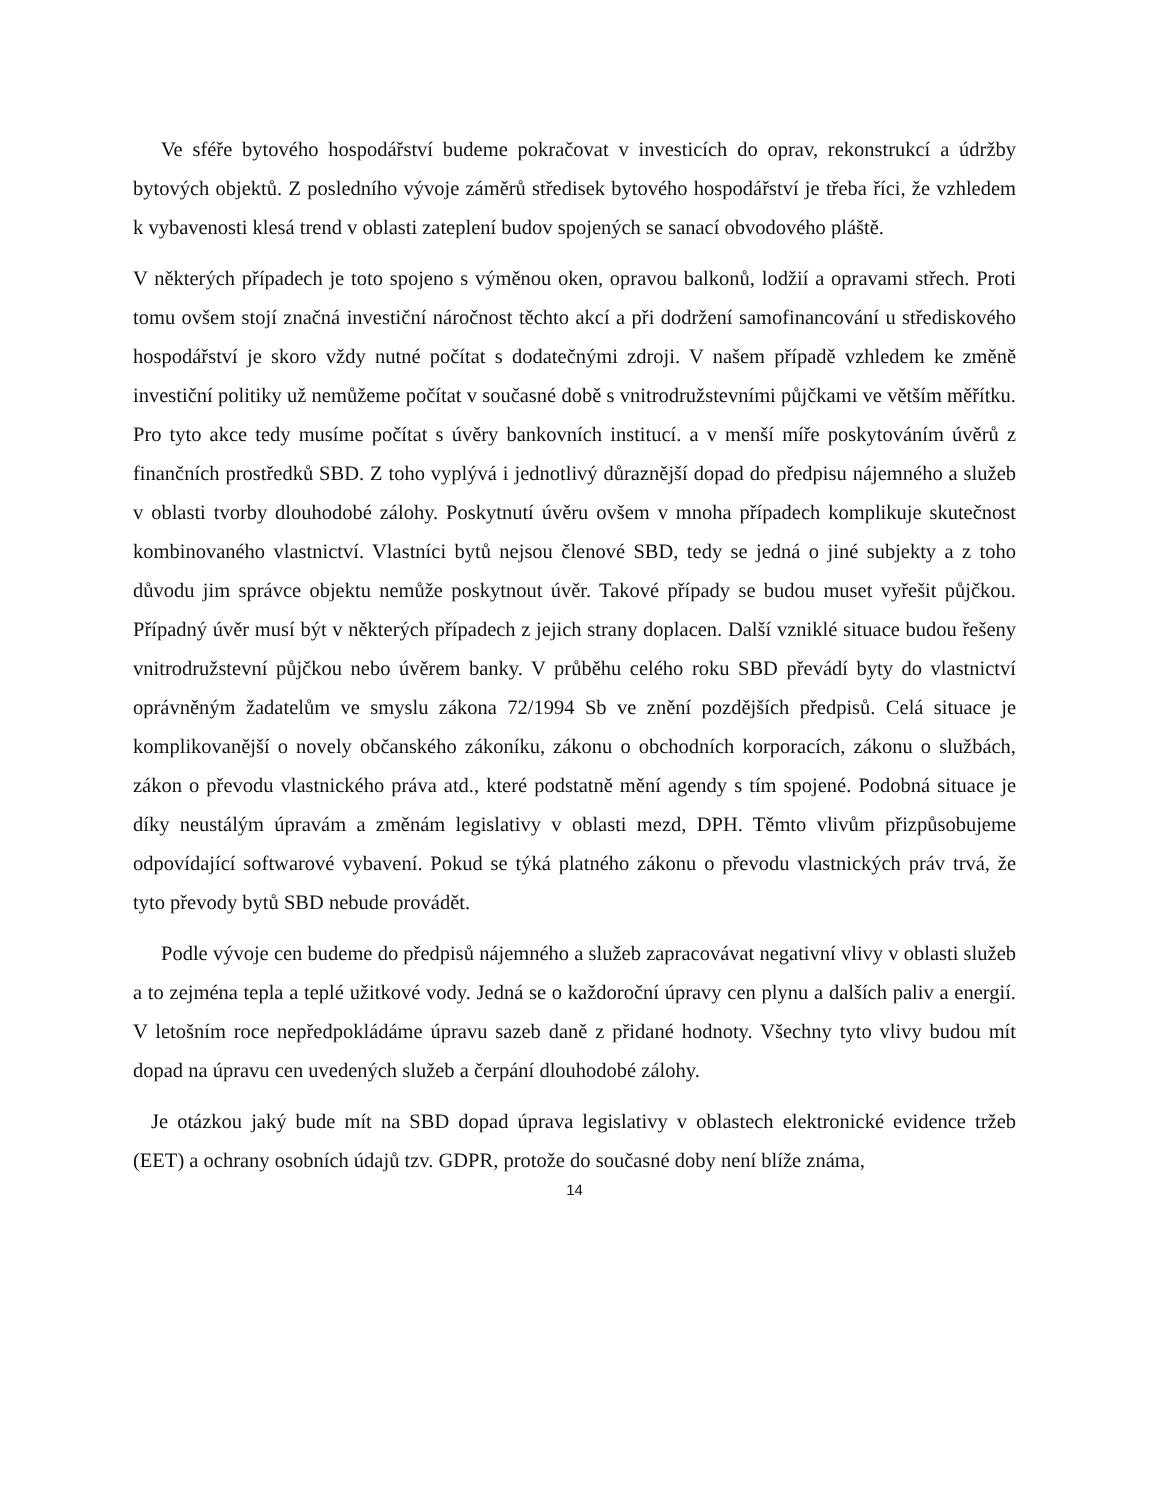Ve sféře bytového hospodářství budeme pokračovat v investicích do oprav, rekonstrukcí a údržby bytových objektů. Z posledního vývoje záměrů středisek bytového hospodářství je třeba říci, že vzhledem k vybavenosti klesá trend v oblasti zateplení budov spojených se sanací obvodového pláště.
V některých případech je toto spojeno s výměnou oken, opravou balkonů, lodžií a opravami střech. Proti tomu ovšem stojí značná investiční náročnost těchto akcí a při dodržení samofinancování u střediskového hospodářství je skoro vždy nutné počítat s dodatečnými zdroji. V našem případě vzhledem ke změně investiční politiky už nemůžeme počítat v současné době s vnitrodružstevními půjčkami ve větším měřítku. Pro tyto akce tedy musíme počítat s úvěry bankovních institucí. a v menší míře poskytováním úvěrů z finančních prostředků SBD. Z toho vyplývá i jednotlivý důraznější dopad do předpisu nájemného a služeb v oblasti tvorby dlouhodobé zálohy. Poskytnutí úvěru ovšem v mnoha případech komplikuje skutečnost kombinovaného vlastnictví. Vlastníci bytů nejsou členové SBD, tedy se jedná o jiné subjekty a z toho důvodu jim správce objektu nemůže poskytnout úvěr. Takové případy se budou muset vyřešit půjčkou. Případný úvěr musí být v některých případech z jejich strany doplacen. Další vzniklé situace budou řešeny vnitrodružstevní půjčkou nebo úvěrem banky. V průběhu celého roku SBD převádí byty do vlastnictví oprávněným žadatelům ve smyslu zákona 72/1994 Sb ve znění pozdějších předpisů. Celá situace je komplikovanější o novely občanského zákoníku, zákonu o obchodních korporacích, zákonu o službách, zákon o převodu vlastnického práva atd., které podstatně mění agendy s tím spojené. Podobná situace je díky neustálým úpravám a změnám legislativy v oblasti mezd, DPH. Těmto vlivům přizpůsobujeme odpovídající softwarové vybavení. Pokud se týká platného zákonu o převodu vlastnických práv trvá, že tyto převody bytů SBD nebude provádět.
Podle vývoje cen budeme do předpisů nájemného a služeb zapracovávat negativní vlivy v oblasti služeb a to zejména tepla a teplé užitkové vody. Jedná se o každoroční úpravy cen plynu a dalších paliv a energií. V letošním roce nepředpokládáme úpravu sazeb daně z přidané hodnoty. Všechny tyto vlivy budou mít dopad na úpravu cen uvedených služeb a čerpání dlouhodobé zálohy.
Je otázkou jaký bude mít na SBD dopad úprava legislativy v oblastech elektronické evidence tržeb (EET) a ochrany osobních údajů tzv. GDPR, protože do současné doby není blíže známa,
14